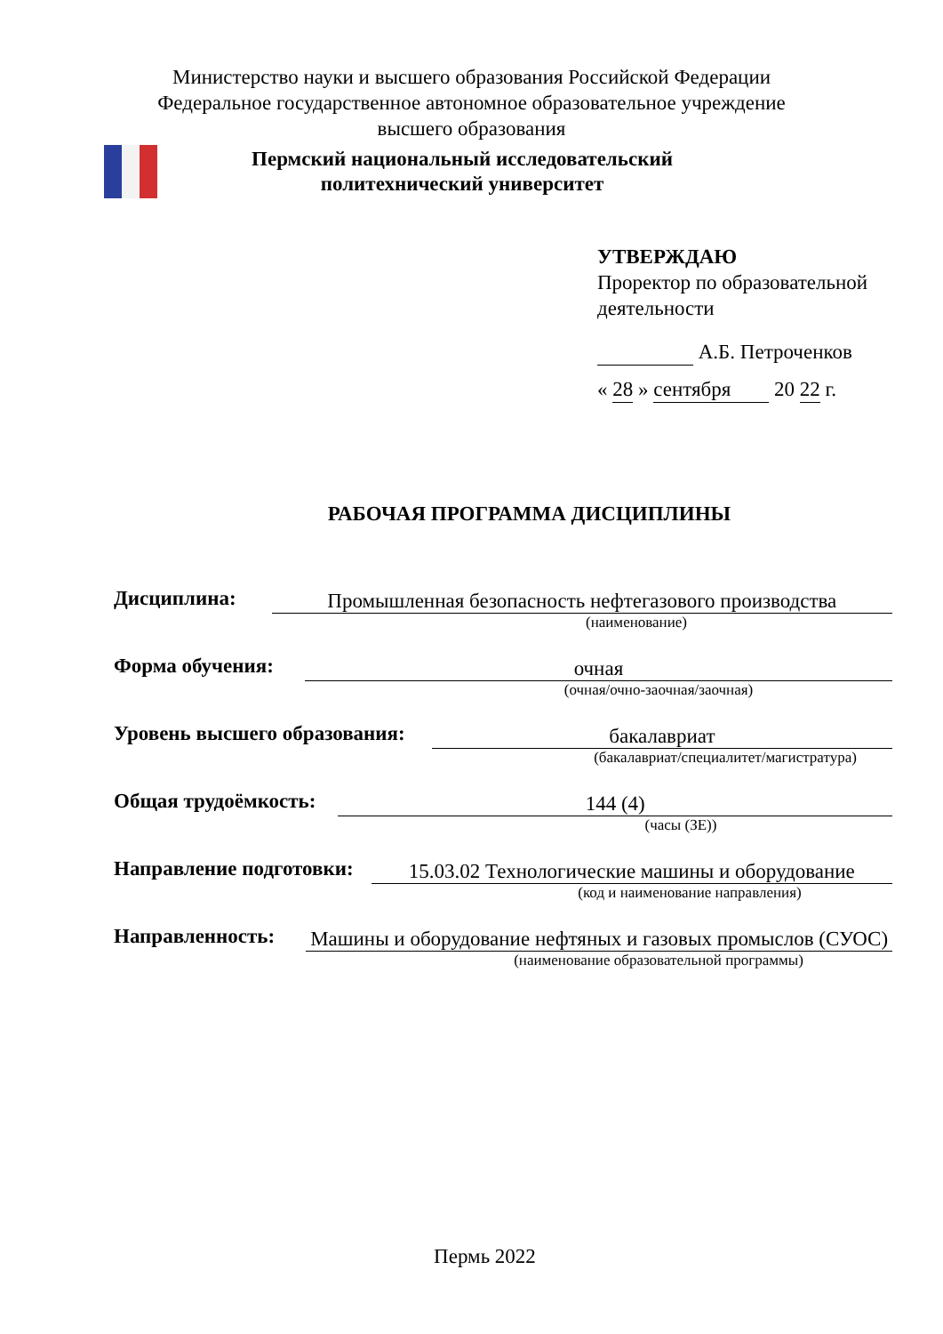Министерство науки и высшего образования Российской Федерации
Федеральное государственное автономное образовательное учреждение
высшего образования
Пермский национальный исследовательский
политехнический университет
УТВЕРЖДАЮ
Проректор по образовательной
деятельности
А.Б. Петроченков
« 28 » сентября 20 22 г.
РАБОЧАЯ ПРОГРАММА ДИСЦИПЛИНЫ
Дисциплина:
Промышленная безопасность нефтегазового производства
(наименование)
Форма обучения:
очная
(очная/очно-заочная/заочная)
Уровень высшего образования:
бакалавриат
(бакалавриат/специалитет/магистратура)
Общая трудоёмкость:
144 (4)
(часы (ЗЕ))
Направление подготовки:
15.03.02 Технологические машины и оборудование
(код и наименование направления)
Направленность:
Машины и оборудование нефтяных и газовых промыслов (СУОС)
(наименование образовательной программы)
Пермь 2022